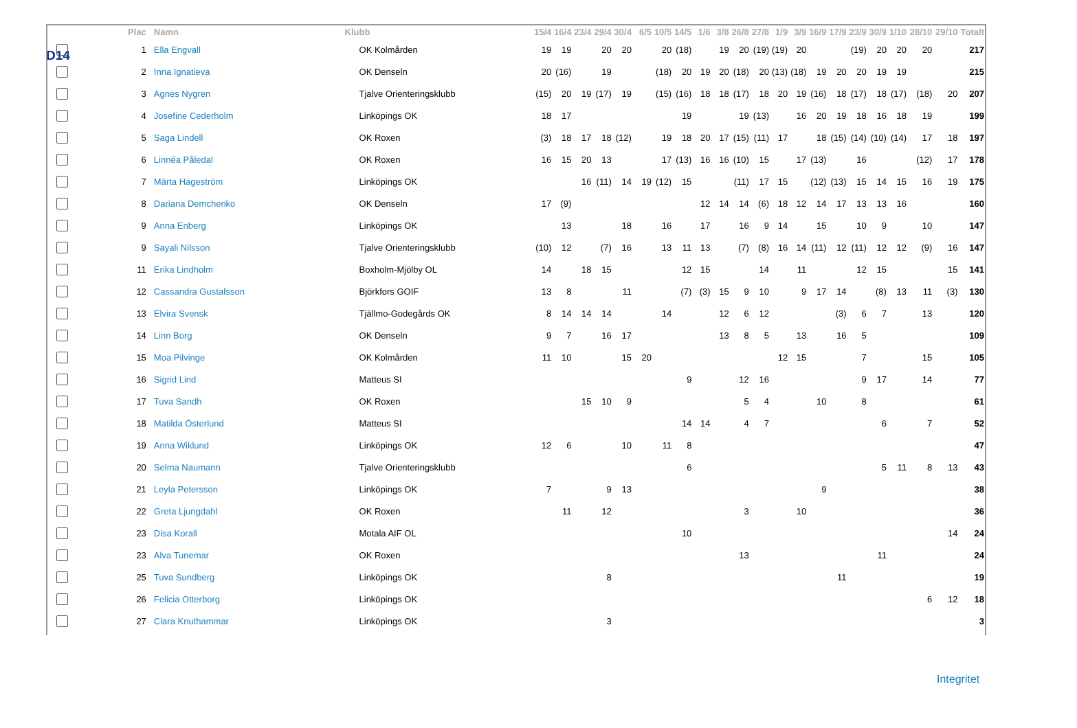D14
| | Plac | Namn | Klubb | 15/4 | 16/4 | 23/4 | 29/4 | 30/4 | 6/5 | 10/5 | 14/5 | 1/6 | 3/8 | 26/8 | 27/8 | 1/9 | 3/9 | 16/9 | 17/9 | 23/9 | 30/9 | 1/10 | 28/10 | 29/10 | Totalt |
| --- | --- | --- | --- | --- | --- | --- | --- | --- | --- | --- | --- | --- | --- | --- | --- | --- | --- | --- | --- | --- | --- | --- | --- | --- | --- |
| | 1 | Ella Engvall | OK Kolmården | 19 | 19 | | 20 | 20 | | 20 | (18) | | 19 | 20 | (19) | (19) | 20 | | | (19) | 20 | 20 | 20 | | 217 |
| | 2 | Inna Ignatieva | OK Denseln | 20 | (16) | | 19 | | | (18) | 20 | 19 | 20 | (18) | 20 | (13) | (18) | 19 | 20 | 20 | 19 | 19 | | | 215 |
| | 3 | Agnes Nygren | Tjalve Orienteringsklubb | (15) | 20 | 19 | (17) | 19 | | (15) | (16) | 18 | 18 | (17) | 18 | 20 | 19 | (16) | 18 | (17) | 18 | (17) | (18) | 20 | 207 |
| | 4 | Josefine Cederholm | Linköpings OK | 18 | 17 | | | | | | 19 | | | 19 | (13) | | 16 | 20 | 19 | 18 | 16 | 18 | 19 | | 199 |
| | 5 | Saga Lindell | OK Roxen | (3) | 18 | 17 | 18 | (12) | | 19 | 18 | 20 | 17 | (15) | (11) | 17 | | 18 | (15) | (14) | (10) | (14) | 17 | 18 | 197 |
| | 6 | Linnéa Påledal | OK Roxen | 16 | 15 | 20 | 13 | | | 17 | (13) | 16 | 16 | (10) | 15 | | 17 | (13) | | 16 | | | (12) | 17 | 178 |
| | 7 | Märta Hageström | Linköpings OK | | | 16 | (11) | 14 | 19 | (12) | 15 | | | (11) | 17 | 15 | | (12) | (13) | 15 | 14 | 15 | 16 | 19 | 175 |
| | 8 | Dariana Demchenko | OK Denseln | 17 | (9) | | | | | | | 12 | 14 | 14 | (6) | 18 | 12 | 14 | 17 | 13 | 13 | 16 | | | 160 |
| | 9 | Anna Enberg | Linköpings OK | | 13 | | | 18 | | 16 | | 17 | | 16 | 9 | 14 | | 15 | | 10 | 9 | | 10 | | 147 |
| | 9 | Sayali Nilsson | Tjalve Orienteringsklubb | (10) | 12 | | (7) | 16 | | 13 | 11 | 13 | | (7) | (8) | 16 | 14 | (11) | 12 | (11) | 12 | 12 | (9) | 16 | 147 |
| | 11 | Erika Lindholm | Boxholm-Mjölby OL | 14 | | 18 | 15 | | | | 12 | 15 | | | 14 | | 11 | | | 12 | 15 | | | 15 | 141 |
| | 12 | Cassandra Gustafsson | Björkfors GOIF | 13 | 8 | | | 11 | | | (7) | (3) | 15 | 9 | 10 | | 9 | 17 | 14 | | (8) | 13 | 11 | (3) | 130 |
| | 13 | Elvira Svensk | Tjällmo-Godegårds OK | 8 | 14 | 14 | 14 | | | 14 | | | 12 | 6 | 12 | | | | (3) | 6 | 7 | | 13 | | 120 |
| | 14 | Linn Borg | OK Denseln | 9 | 7 | | 16 | 17 | | | | | 13 | 8 | 5 | | 13 | | 16 | 5 | | | | | 109 |
| | 15 | Moa Pilvinge | OK Kolmården | 11 | 10 | | | 15 | 20 | | | | | | | 12 | 15 | | | 7 | | | 15 | | 105 |
| | 16 | Sigrid Lind | Matteus SI | | | | | | | | 9 | | | 12 | 16 | | | | | 9 | 17 | | 14 | | 77 |
| | 17 | Tuva Sandh | OK Roxen | | | 15 | 10 | 9 | | | | | | 5 | 4 | | | 10 | | 8 | | | | | 61 |
| | 18 | Matilda Österlund | Matteus SI | | | | | | | | 14 | 14 | | 4 | 7 | | | | | | 6 | | 7 | | 52 |
| | 19 | Anna Wiklund | Linköpings OK | 12 | 6 | | | 10 | | 11 | 8 | | | | | | | | | | | | | | 47 |
| | 20 | Selma Naumann | Tjalve Orienteringsklubb | | | | | | | | 6 | | | | | | | | | | 5 | 11 | 8 | 13 | 43 |
| | 21 | Leyla Petersson | Linköpings OK | 7 | | | 9 | 13 | | | | | | | | | | 9 | | | | | | | 38 |
| | 22 | Greta Ljungdahl | OK Roxen | | 11 | | 12 | | | | | | | 3 | | | 10 | | | | | | | | 36 |
| | 23 | Disa Korall | Motala AIF OL | | | | | | | | 10 | | | | | | | | | | | | | 14 | 24 |
| | 23 | Alva Tunemar | OK Roxen | | | | | | | | | | | 13 | | | | | | | 11 | | | | 24 |
| | 25 | Tuva Sundberg | Linköpings OK | | | | 8 | | | | | | | | | | | | 11 | | | | | | 19 |
| | 26 | Felicia Otterborg | Linköpings OK | | | | | | | | | | | | | | | | | | | | 6 | 12 | 18 |
| | 27 | Clara Knuthammar | Linköpings OK | | | | 3 | | | | | | | | | | | | | | | | | | 3 |
Integritet